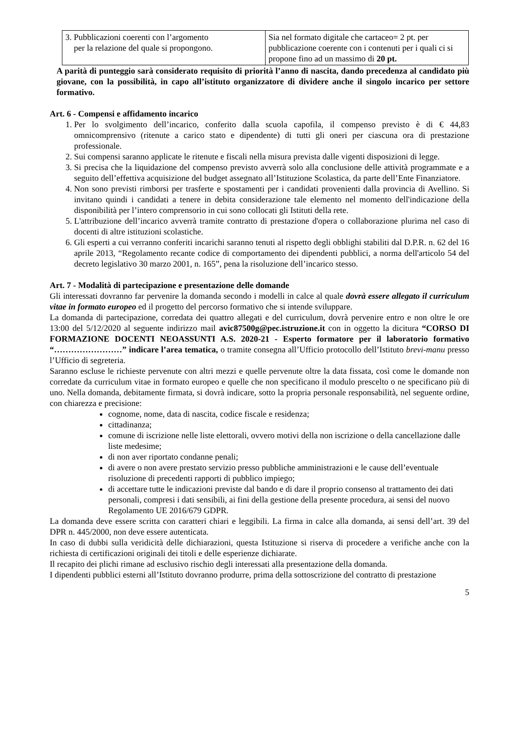| 3. Pubblicazioni coerenti con l’argomento per la relazione del quale si propongono. | Sia nel formato digitale che cartaceo= 2 pt. per pubblicazione coerente con i contenuti per i quali ci si propone fino ad un massimo di 20 pt. |
A parità di punteggio sarà considerato requisito di priorità l’anno di nascita, dando precedenza al candidato più giovane, con la possibilità, in capo all’istituto organizzatore di dividere anche il singolo incarico per settore formativo.
Art. 6 - Compensi e affidamento incarico
1. Per lo svolgimento dell’incarico, conferito dalla scuola capofila, il compenso previsto è di € 44,83 omnicomprensivo (ritenute a carico stato e dipendente) di tutti gli oneri per ciascuna ora di prestazione professionale.
2. Sui compensi saranno applicate le ritenute e fiscali nella misura prevista dalle vigenti disposizioni di legge.
3. Si precisa che la liquidazione del compenso previsto avverrà solo alla conclusione delle attività programmate e a seguito dell’effettiva acquisizione del budget assegnato all’Istituzione Scolastica, da parte dell’Ente Finanziatore.
4. Non sono previsti rimborsi per trasferte e spostamenti per i candidati provenienti dalla provincia di Avellino. Si invitano quindi i candidati a tenere in debita considerazione tale elemento nel momento dell'indicazione della disponibilità per l’intero comprensorio in cui sono collocati gli Istituti della rete.
5. L'attribuzione dell’incarico avverrà tramite contratto di prestazione d'opera o collaborazione plurima nel caso di docenti di altre istituzioni scolastiche.
6. Gli esperti a cui verranno conferiti incarichi saranno tenuti al rispetto degli obblighi stabiliti dal D.P.R. n. 62 del 16 aprile 2013, “Regolamento recante codice di comportamento dei dipendenti pubblici, a norma dell'articolo 54 del decreto legislativo 30 marzo 2001, n. 165”, pena la risoluzione dell’incarico stesso.
Art. 7 - Modalità di partecipazione e presentazione delle domande
Gli interessati dovranno far pervenire la domanda secondo i modelli in calce al quale dovrà essere allegato il curriculum vitae in formato europeo ed il progetto del percorso formativo che si intende sviluppare.
La domanda di partecipazione, corredata dei quattro allegati e del curriculum, dovrà pervenire entro e non oltre le ore 13:00 del 5/12/2020 al seguente indirizzo mail avic87500g@pec.istruzione.it con in oggetto la dicitura “CORSO DI FORMAZIONE DOCENTI NEOASSUNTI A.S. 2020-21 - Esperto formatore per il laboratorio formativo “……………………” indicare l’area tematica, o tramite consegna all’Ufficio protocollo dell’Istituto brevi-manu presso l’Ufficio di segreteria.
Saranno escluse le richieste pervenute con altri mezzi e quelle pervenute oltre la data fissata, così come le domande non corredate da curriculum vitae in formato europeo e quelle che non specificano il modulo prescelto o ne specificano più di uno. Nella domanda, debitamente firmata, si dovrà indicare, sotto la propria personale responsabilità, nel seguente ordine, con chiarezza e precisione:
cognome, nome, data di nascita, codice fiscale e residenza;
cittadinanza;
comune di iscrizione nelle liste elettorali, ovvero motivi della non iscrizione o della cancellazione dalle liste medesime;
di non aver riportato condanne penali;
di avere o non avere prestato servizio presso pubbliche amministrazioni e le cause dell’eventuale risoluzione di precedenti rapporti di pubblico impiego;
di accettare tutte le indicazioni previste dal bando e di dare il proprio consenso al trattamento dei dati personali, compresi i dati sensibili, ai fini della gestione della presente procedura, ai sensi del nuovo Regolamento UE 2016/679 GDPR.
La domanda deve essere scritta con caratteri chiari e leggibili. La firma in calce alla domanda, ai sensi dell’art. 39 del DPR n. 445/2000, non deve essere autenticata.
In caso di dubbi sulla veridicità delle dichiarazioni, questa Istituzione si riserva di procedere a verifiche anche con la richiesta di certificazioni originali dei titoli e delle esperienze dichiarate.
Il recapito dei plichi rimane ad esclusivo rischio degli interessati alla presentazione della domanda.
I dipendenti pubblici esterni all’Istituto dovranno produrre, prima della sottoscrizione del contratto di prestazione
5